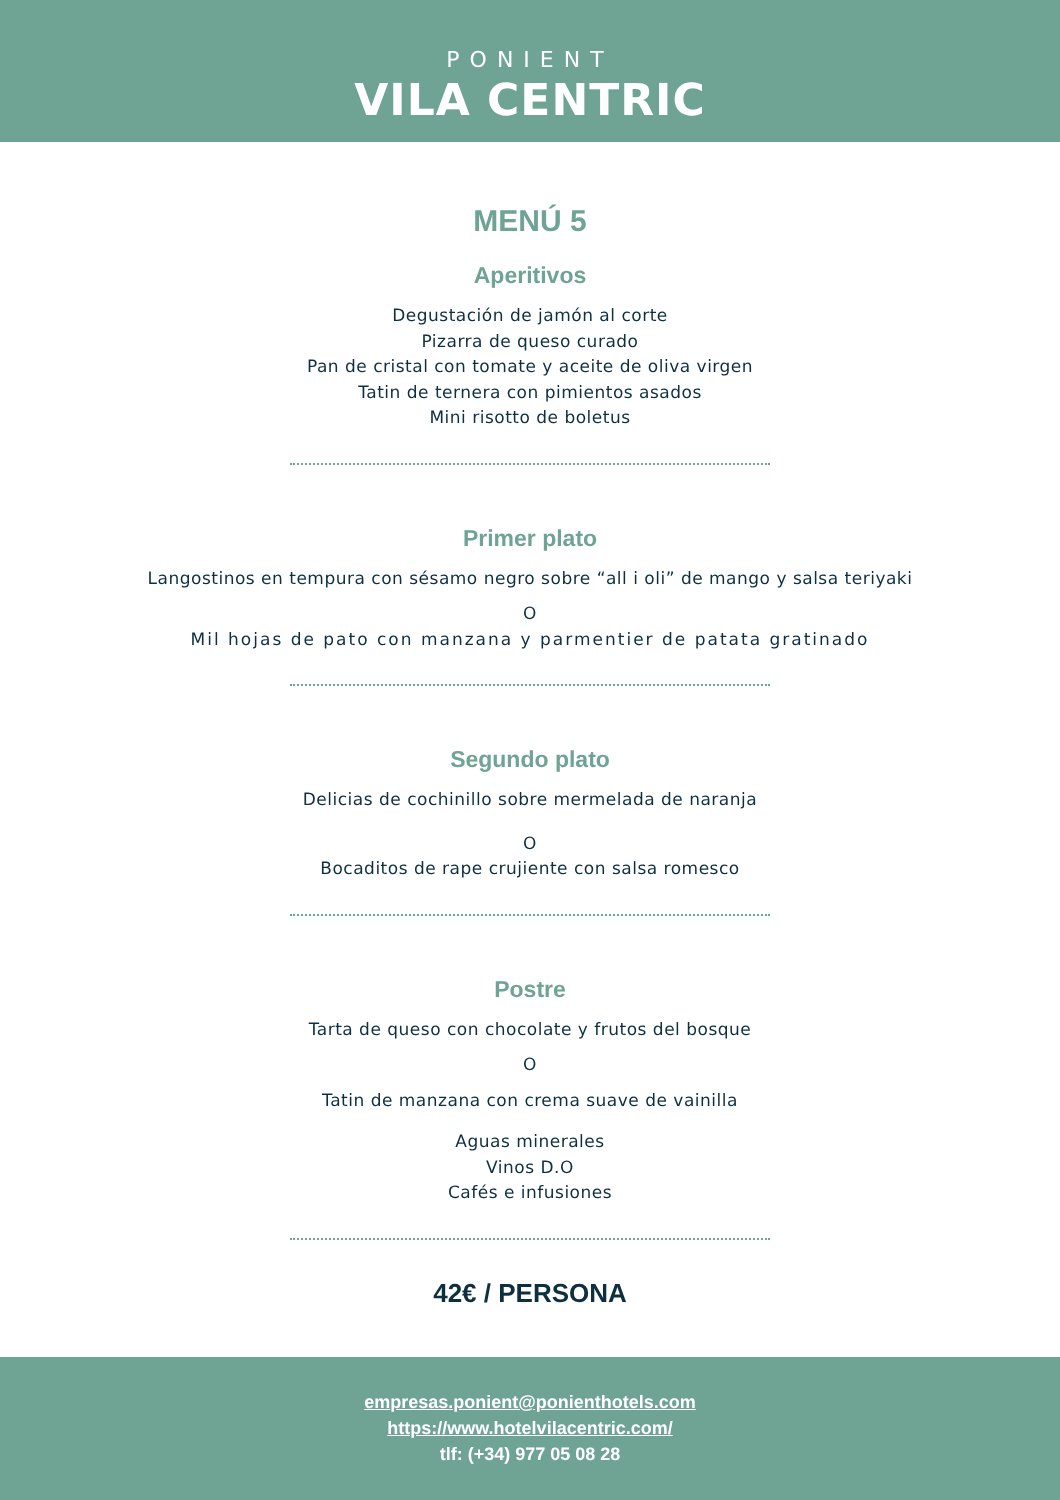PONIENT
VILA CENTRIC
MENÚ 5
Aperitivos
Degustación de jamón al corte
Pizarra de queso curado
Pan de cristal con tomate y aceite de oliva virgen
Tatin de ternera con pimientos asados
Mini risotto de boletus
Primer plato
Langostinos en tempura con sésamo negro sobre “all i oli” de mango y salsa teriyaki
O
Mil hojas de pato con manzana y parmentier de patata gratinado
Segundo plato
Delicias de cochinillo sobre mermelada de naranja
O
Bocaditos de rape crujiente con salsa romesco
Postre
Tarta de queso con chocolate y frutos del bosque
O
Tatin de manzana con crema suave de vainilla
Aguas minerales
Vinos D.O
Cafés e infusiones
42€ / PERSONA
empresas.ponient@ponienthotels.com
https://www.hotelvilacentric.com/
tlf: (+34) 977 05 08 28